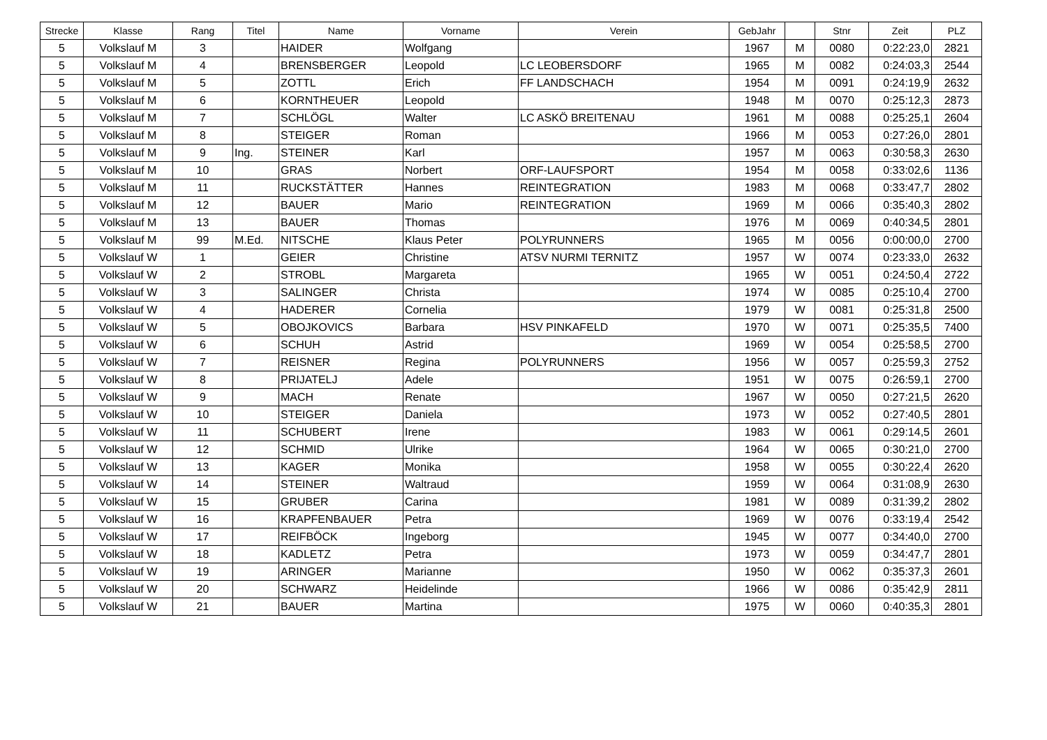| Strecke | Klasse | Rang | Titel | Name | Vorname | Verein | GebJahr | | Stnr | Zeit | PLZ |
| --- | --- | --- | --- | --- | --- | --- | --- | --- | --- | --- | --- |
| 5 | Volkslauf M | 3 | | HAIDER | Wolfgang | | 1967 | M | 0080 | 0:22:23,0 | 2821 |
| 5 | Volkslauf M | 4 | | BRENSBERGER | Leopold | LC LEOBERSDORF | 1965 | M | 0082 | 0:24:03,3 | 2544 |
| 5 | Volkslauf M | 5 | | ZOTTL | Erich | FF LANDSCHACH | 1954 | M | 0091 | 0:24:19,9 | 2632 |
| 5 | Volkslauf M | 6 | | KORNTHEUER | Leopold | | 1948 | M | 0070 | 0:25:12,3 | 2873 |
| 5 | Volkslauf M | 7 | | SCHLÖGL | Walter | LC ASKÖ BREITENAU | 1961 | M | 0088 | 0:25:25,1 | 2604 |
| 5 | Volkslauf M | 8 | | STEIGER | Roman | | 1966 | M | 0053 | 0:27:26,0 | 2801 |
| 5 | Volkslauf M | 9 | Ing. | STEINER | Karl | | 1957 | M | 0063 | 0:30:58,3 | 2630 |
| 5 | Volkslauf M | 10 | | GRAS | Norbert | ORF-LAUFSPORT | 1954 | M | 0058 | 0:33:02,6 | 1136 |
| 5 | Volkslauf M | 11 | | RUCKSTÄTTER | Hannes | REINTEGRATION | 1983 | M | 0068 | 0:33:47,7 | 2802 |
| 5 | Volkslauf M | 12 | | BAUER | Mario | REINTEGRATION | 1969 | M | 0066 | 0:35:40,3 | 2802 |
| 5 | Volkslauf M | 13 | | BAUER | Thomas | | 1976 | M | 0069 | 0:40:34,5 | 2801 |
| 5 | Volkslauf M | 99 | M.Ed. | NITSCHE | Klaus Peter | POLYRUNNERS | 1965 | M | 0056 | 0:00:00,0 | 2700 |
| 5 | Volkslauf W | 1 | | GEIER | Christine | ATSV NURMI TERNITZ | 1957 | W | 0074 | 0:23:33,0 | 2632 |
| 5 | Volkslauf W | 2 | | STROBL | Margareta | | 1965 | W | 0051 | 0:24:50,4 | 2722 |
| 5 | Volkslauf W | 3 | | SALINGER | Christa | | 1974 | W | 0085 | 0:25:10,4 | 2700 |
| 5 | Volkslauf W | 4 | | HADERER | Cornelia | | 1979 | W | 0081 | 0:25:31,8 | 2500 |
| 5 | Volkslauf W | 5 | | OBOJKOVICS | Barbara | HSV PINKAFELD | 1970 | W | 0071 | 0:25:35,5 | 7400 |
| 5 | Volkslauf W | 6 | | SCHUH | Astrid | | 1969 | W | 0054 | 0:25:58,5 | 2700 |
| 5 | Volkslauf W | 7 | | REISNER | Regina | POLYRUNNERS | 1956 | W | 0057 | 0:25:59,3 | 2752 |
| 5 | Volkslauf W | 8 | | PRIJATELJ | Adele | | 1951 | W | 0075 | 0:26:59,1 | 2700 |
| 5 | Volkslauf W | 9 | | MACH | Renate | | 1967 | W | 0050 | 0:27:21,5 | 2620 |
| 5 | Volkslauf W | 10 | | STEIGER | Daniela | | 1973 | W | 0052 | 0:27:40,5 | 2801 |
| 5 | Volkslauf W | 11 | | SCHUBERT | Irene | | 1983 | W | 0061 | 0:29:14,5 | 2601 |
| 5 | Volkslauf W | 12 | | SCHMID | Ulrike | | 1964 | W | 0065 | 0:30:21,0 | 2700 |
| 5 | Volkslauf W | 13 | | KAGER | Monika | | 1958 | W | 0055 | 0:30:22,4 | 2620 |
| 5 | Volkslauf W | 14 | | STEINER | Waltraud | | 1959 | W | 0064 | 0:31:08,9 | 2630 |
| 5 | Volkslauf W | 15 | | GRUBER | Carina | | 1981 | W | 0089 | 0:31:39,2 | 2802 |
| 5 | Volkslauf W | 16 | | KRAPFENBAUER | Petra | | 1969 | W | 0076 | 0:33:19,4 | 2542 |
| 5 | Volkslauf W | 17 | | REIFBÖCK | Ingeborg | | 1945 | W | 0077 | 0:34:40,0 | 2700 |
| 5 | Volkslauf W | 18 | | KADLETZ | Petra | | 1973 | W | 0059 | 0:34:47,7 | 2801 |
| 5 | Volkslauf W | 19 | | ARINGER | Marianne | | 1950 | W | 0062 | 0:35:37,3 | 2601 |
| 5 | Volkslauf W | 20 | | SCHWARZ | Heidelinde | | 1966 | W | 0086 | 0:35:42,9 | 2811 |
| 5 | Volkslauf W | 21 | | BAUER | Martina | | 1975 | W | 0060 | 0:40:35,3 | 2801 |